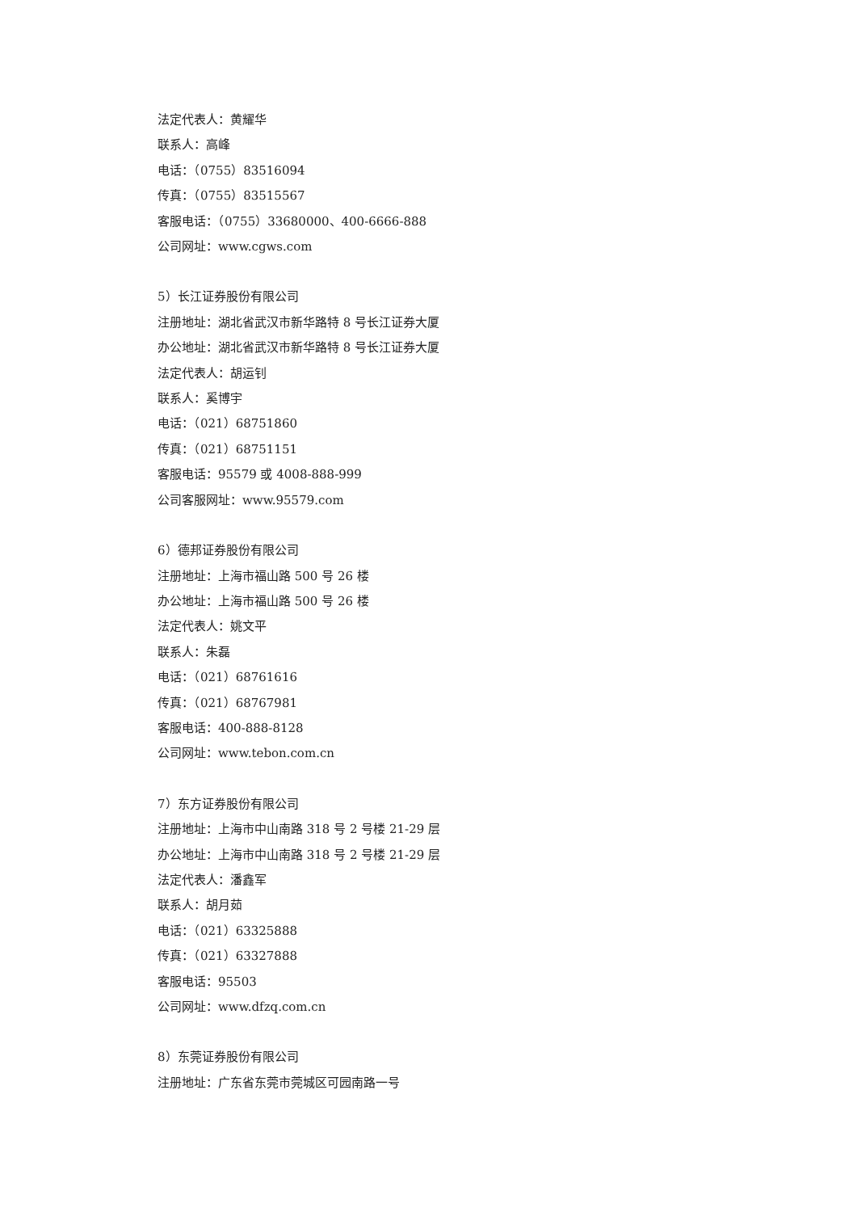法定代表人：黄耀华
联系人：高峰
电话：（0755）83516094
传真：（0755）83515567
客服电话：（0755）33680000、400-6666-888
公司网址：www.cgws.com
5）长江证券股份有限公司
注册地址：湖北省武汉市新华路特 8 号长江证券大厦
办公地址：湖北省武汉市新华路特 8 号长江证券大厦
法定代表人：胡运钊
联系人：奚博宇
电话：（021）68751860
传真：（021）68751151
客服电话：95579 或 4008-888-999
公司客服网址：www.95579.com
6）德邦证券股份有限公司
注册地址：上海市福山路 500 号 26 楼
办公地址：上海市福山路 500 号 26 楼
法定代表人：姚文平
联系人：朱磊
电话：（021）68761616
传真：（021）68767981
客服电话：400-888-8128
公司网址：www.tebon.com.cn
7）东方证券股份有限公司
注册地址：上海市中山南路 318 号 2 号楼 21-29 层
办公地址：上海市中山南路 318 号 2 号楼 21-29 层
法定代表人：潘鑫军
联系人：胡月茹
电话：（021）63325888
传真：（021）63327888
客服电话：95503
公司网址：www.dfzq.com.cn
8）东莞证券股份有限公司
注册地址：广东省东莞市莞城区可园南路一号